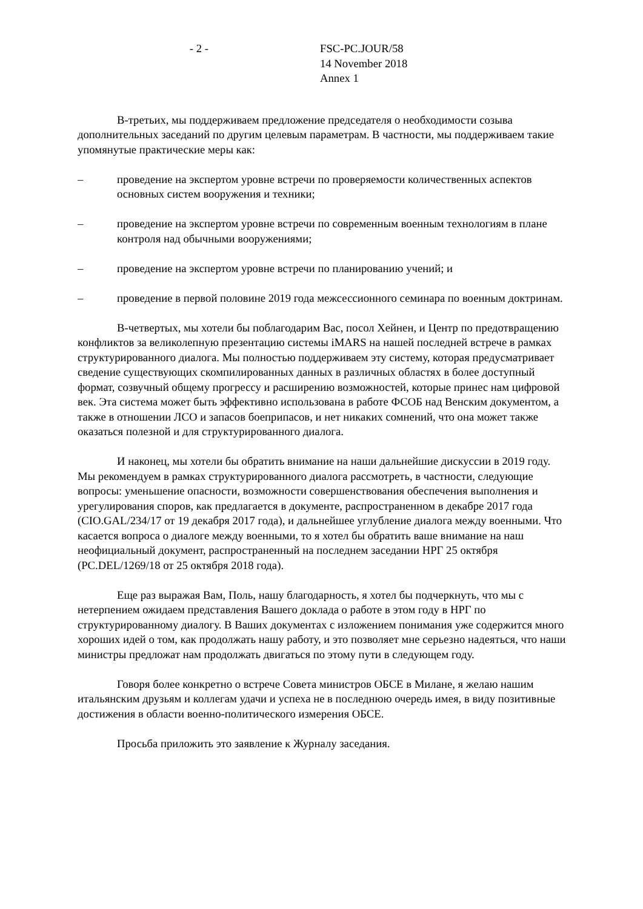- 2 - FSC-PC.JOUR/58
14 November 2018
Annex 1
В-третьих, мы поддерживаем предложение председателя о необходимости созыва дополнительных заседаний по другим целевым параметрам. В частности, мы поддерживаем такие упомянутые практические меры как:
– проведение на экспертом уровне встречи по проверяемости количественных аспектов основных систем вооружения и техники;
– проведение на экспертом уровне встречи по современным военным технологиям в плане контроля над обычными вооружениями;
– проведение на экспертом уровне встречи по планированию учений; и
– проведение в первой половине 2019 года межсессионного семинара по военным доктринам.
В-четвертых, мы хотели бы поблагодарим Вас, посол Хейнен, и Центр по предотвращению конфликтов за великолепную презентацию системы iMARS на нашей последней встрече в рамках структурированного диалога. Мы полностью поддерживаем эту систему, которая предусматривает сведение существующих скомпилированных данных в различных областях в более доступный формат, созвучный общему прогрессу и расширению возможностей, которые принес нам цифровой век. Эта система может быть эффективно использована в работе ФСОБ над Венским документом, а также в отношении ЛСО и запасов боеприпасов, и нет никаких сомнений, что она может также оказаться полезной и для структурированного диалога.
И наконец, мы хотели бы обратить внимание на наши дальнейшие дискуссии в 2019 году. Мы рекомендуем в рамках структурированного диалога рассмотреть, в частности, следующие вопросы: уменьшение опасности, возможности совершенствования обеспечения выполнения и урегулирования споров, как предлагается в документе, распространенном в декабре 2017 года (CIO.GAL/234/17 от 19 декабря 2017 года), и дальнейшее углубление диалога между военными. Что касается вопроса о диалоге между военными, то я хотел бы обратить ваше внимание на наш неофициальный документ, распространенный на последнем заседании НРГ 25 октября (PC.DEL/1269/18 от 25 октября 2018 года).
Еще раз выражая Вам, Поль, нашу благодарность, я хотел бы подчеркнуть, что мы с нетерпением ожидаем представления Вашего доклада о работе в этом году в НРГ по структурированному диалогу. В Ваших документах с изложением понимания уже содержится много хороших идей о том, как продолжать нашу работу, и это позволяет мне серьезно надеяться, что наши министры предложат нам продолжать двигаться по этому пути в следующем году.
Говоря более конкретно о встрече Совета министров ОБСЕ в Милане, я желаю нашим итальянским друзьям и коллегам удачи и успеха не в последнюю очередь имея, в виду позитивные достижения в области военно-политического измерения ОБСЕ.
Просьба приложить это заявление к Журналу заседания.